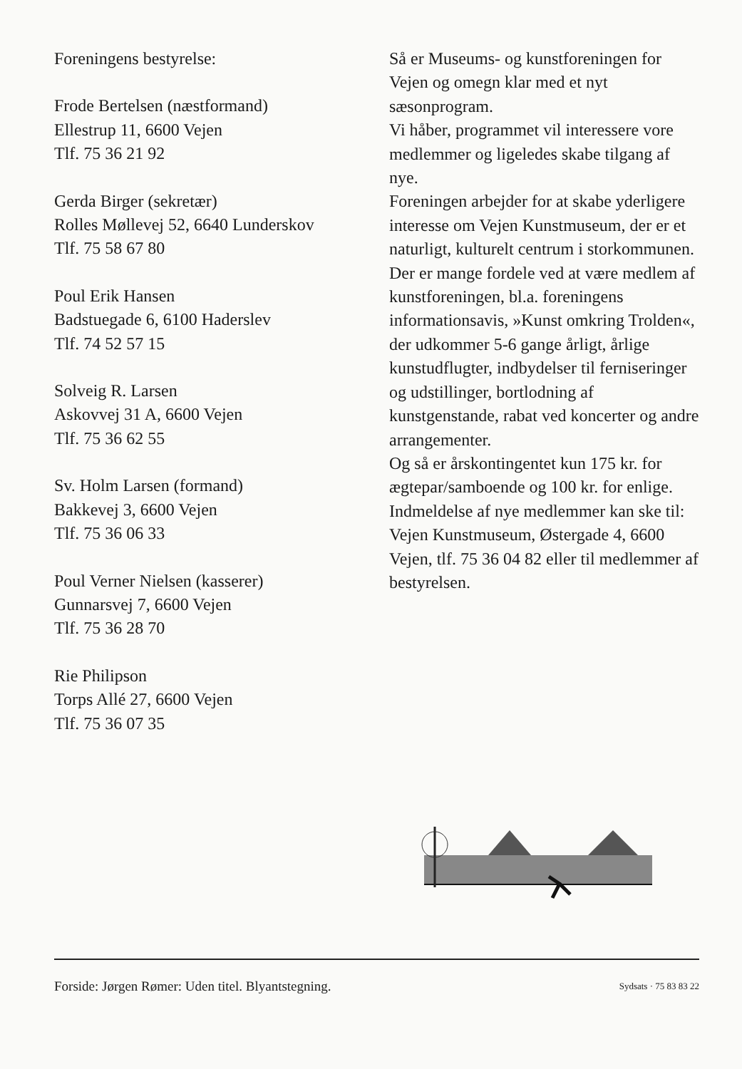Foreningens bestyrelse:
Frode Bertelsen (næstformand)
Ellestrup 11, 6600 Vejen
Tlf. 75 36 21 92
Gerda Birger (sekretær)
Rolles Møllevej 52, 6640 Lunderskov
Tlf. 75 58 67 80
Poul Erik Hansen
Badstuegade 6, 6100 Haderslev
Tlf. 74 52 57 15
Solveig R. Larsen
Askovvej 31 A, 6600 Vejen
Tlf. 75 36 62 55
Sv. Holm Larsen (formand)
Bakkevej 3, 6600 Vejen
Tlf. 75 36 06 33
Poul Verner Nielsen (kasserer)
Gunnarsvej 7, 6600 Vejen
Tlf. 75 36 28 70
Rie Philipson
Torps Allé 27, 6600 Vejen
Tlf. 75 36 07 35
Så er Museums- og kunstforeningen for Vejen og omegn klar med et nyt sæsonprogram.
Vi håber, programmet vil interessere vore medlemmer og ligeledes skabe tilgang af nye.
Foreningen arbejder for at skabe yderligere interesse om Vejen Kunstmuseum, der er et naturligt, kulturelt centrum i storkommunen.
Der er mange fordele ved at være medlem af kunstforeningen, bl.a. foreningens informationsavis, »Kunst omkring Trolden«, der udkommer 5-6 gange årligt, årlige kunstudflugter, indbydelser til ferniseringer og udstillinger, bortlodning af kunstgenstande, rabat ved koncerter og andre arrangementer.
Og så er årskontingentet kun 175 kr. for ægtepar/samboende og 100 kr. for enlige.
Indmeldelse af nye medlemmer kan ske til:
Vejen Kunstmuseum, Østergade 4, 6600 Vejen, tlf. 75 36 04 82 eller til medlemmer af bestyrelsen.
Forside: Jørgen Rømer: Uden titel. Blyantstegning. Sydsats · 75 83 83 22